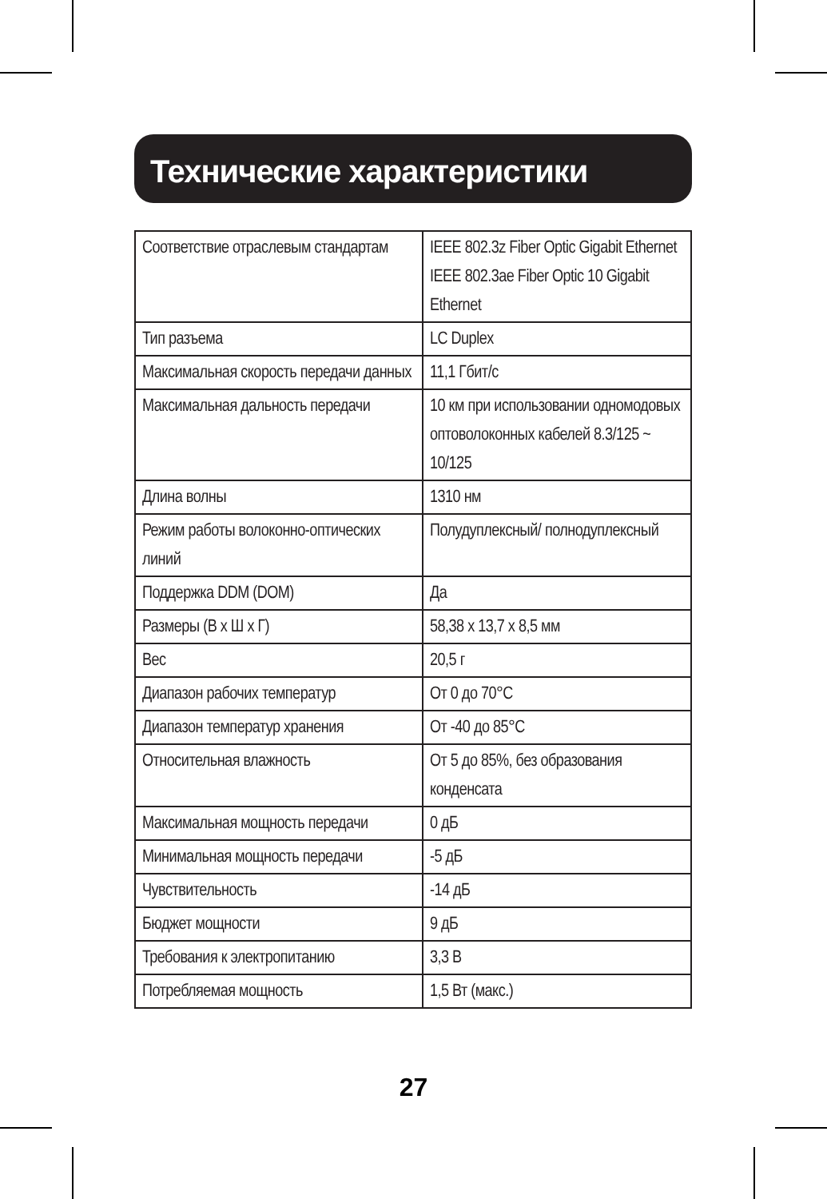Технические характеристики
| Соответствие отраслевым стандартам | IEEE 802.3z Fiber Optic Gigabit Ethernet IEEE 802.3ae Fiber Optic 10 Gigabit Ethernet |
| Тип разъема | LC Duplex |
| Максимальная скорость передачи данных | 11,1 Гбит/с |
| Максимальная дальность передачи | 10 км при использовании одномодовых оптоволоконных кабелей 8.3/125 ~ 10/125 |
| Длина волны | 1310 нм |
| Режим работы волоконно-оптических линий | Полудуплексный/ полнодуплексный |
| Поддержка DDM (DOM) | Да |
| Размеры (В x Ш x Г) | 58,38 x 13,7 x 8,5 мм |
| Вес | 20,5 г |
| Диапазон рабочих температур | От 0 до 70°C |
| Диапазон температур хранения | От -40 до 85°C |
| Относительная влажность | От 5 до 85%, без образования конденсата |
| Максимальная мощность передачи | 0 дБ |
| Минимальная мощность передачи | -5 дБ |
| Чувствительность | -14 дБ |
| Бюджет мощности | 9 дБ |
| Требования к электропитанию | 3,3 В |
| Потребляемая мощность | 1,5 Вт (макс.) |
27